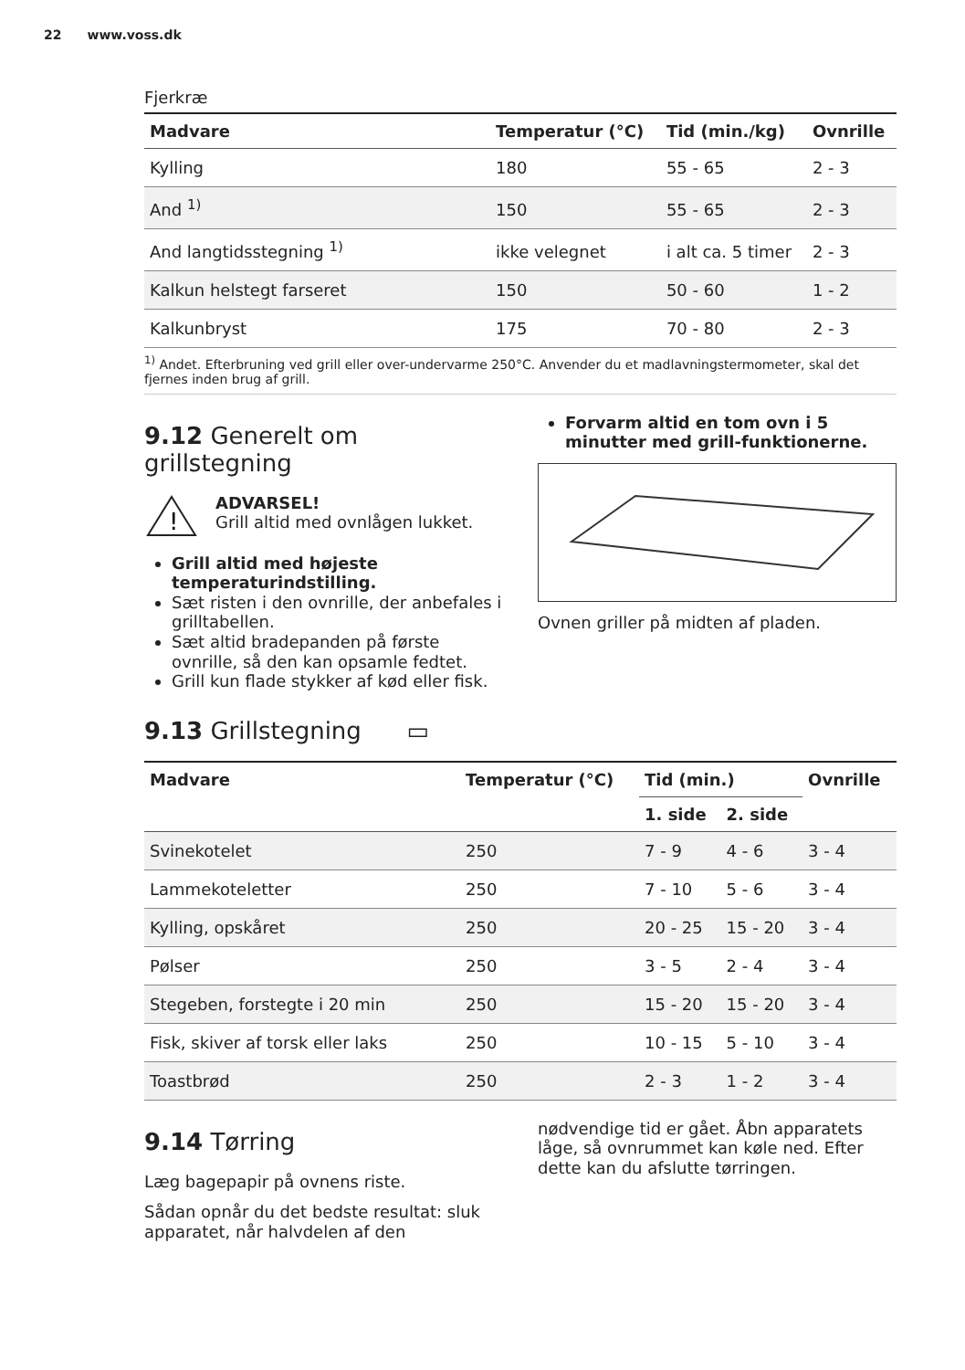22 www.voss.dk
Fjerkræ
| Madvare | Temperatur (°C) | Tid (min./kg) | Ovnrille |
| --- | --- | --- | --- |
| Kylling | 180 | 55 - 65 | 2 - 3 |
| And <sup>1)</sup> | 150 | 55 - 65 | 2 - 3 |
| And langtidsstegning <sup>1)</sup> | ikke velegnet | i alt ca. 5 timer | 2 - 3 |
| Kalkun helstegt farseret | 150 | 50 - 60 | 1 - 2 |
| Kalkunbryst | 175 | 70 - 80 | 2 - 3 |
<sup>1)</sup> Andet. Efterbruning ved grill eller over-undervarme 250°C. Anvender du et madlavningstermometer, skal det fjernes inden brug af grill.
9.12 Generelt om grillstegning
!
ADVARSEL!
Grill altid med ovnlågen lukket.
Grill altid med højeste temperaturindstilling.
Sæt risten i den ovnrille, der anbefales i grilltabellen.
Sæt altid bradepanden på første ovnrille, så den kan opsamle fedtet.
Grill kun flade stykker af kød eller fisk.
Forvarm altid en tom ovn i 5 minutter med grill-funktionerne.
Ovnen griller på midten af pladen.
9.13 Grillstegning ▭
| Madvare | Temperatur (°C) | Tid (min.) | | Ovnrille |
| --- | --- | --- | --- | --- |
| | | 1. side | 2. side | |
| Svinekotelet | 250 | 7 - 9 | 4 - 6 | 3 - 4 |
| Lammekoteletter | 250 | 7 - 10 | 5 - 6 | 3 - 4 |
| Kylling, opskåret | 250 | 20 - 25 | 15 - 20 | 3 - 4 |
| Pølser | 250 | 3 - 5 | 2 - 4 | 3 - 4 |
| Stegeben, forstegte i 20 min | 250 | 15 - 20 | 15 - 20 | 3 - 4 |
| Fisk, skiver af torsk eller laks | 250 | 10 - 15 | 5 - 10 | 3 - 4 |
| Toastbrød | 250 | 2 - 3 | 1 - 2 | 3 - 4 |
9.14 Tørring
Læg bagepapir på ovnens riste.
Sådan opnår du det bedste resultat: sluk apparatet, når halvdelen af den
nødvendige tid er gået. Åbn apparatets låge, så ovnrummet kan køle ned. Efter dette kan du afslutte tørringen.